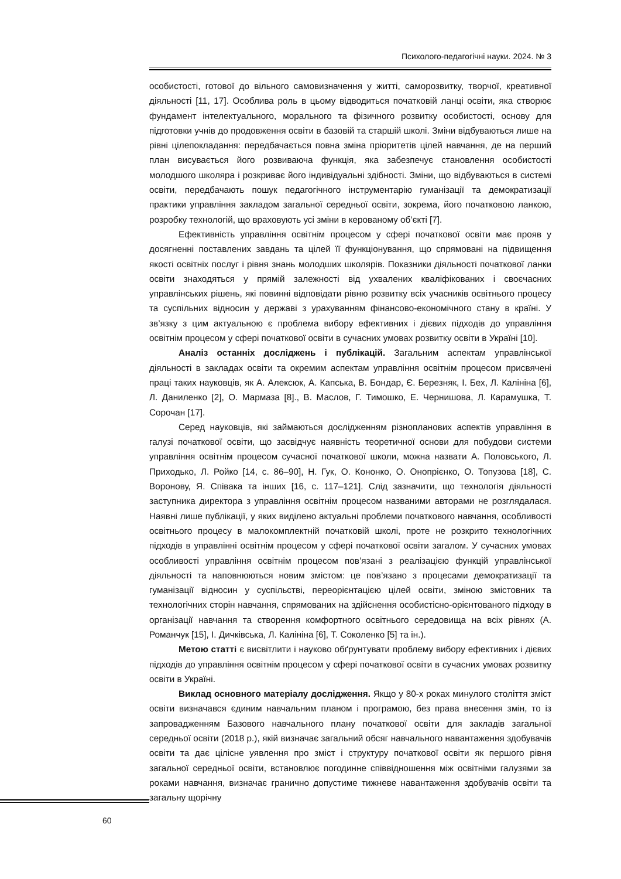Психолого-педагогічні науки. 2024. № 3
особистості, готової до вільного самовизначення у житті, саморозвитку, творчої, креативної діяльності [11, 17]. Особлива роль в цьому відводиться початковій ланці освіти, яка створює фундамент інтелектуального, морального та фізичного розвитку особистості, основу для підготовки учнів до продовження освіти в базовій та старшій школі. Зміни відбуваються лише на рівні цілепокладання: передбачається повна зміна пріоритетів цілей навчання, де на перший план висувається його розвиваюча функція, яка забезпечує становлення особистості молодшого школяра і розкриває його індивідуальні здібності. Зміни, що відбуваються в системі освіти, передбачають пошук педагогічного інструментарію гуманізації та демократизації практики управління закладом загальної середньої освіти, зокрема, його початковою ланкою, розробку технологій, що враховують усі зміни в керованому об’єкті [7].
Ефективність управління освітнім процесом у сфері початкової освіти має прояв у досягненні поставлених завдань та цілей її функціонування, що спрямовані на підвищення якості освітніх послуг і рівня знань молодших школярів. Показники діяльності початкової ланки освіти знаходяться у прямій залежності від ухвалених кваліфікованих і своєчасних управлінських рішень, які повинні відповідати рівню розвитку всіх учасників освітнього процесу та суспільних відносин у державі з урахуванням фінансово-економічного стану в країні. У зв’язку з цим актуальною є проблема вибору ефективних і дієвих підходів до управління освітнім процесом у сфері початкової освіти в сучасних умовах розвитку освіти в Україні [10].
Аналіз останніх досліджень і публікацій. Загальним аспектам управлінської діяльності в закладах освіти та окремим аспектам управління освітнім процесом присвячені праці таких науковців, як А. Алексюк, А. Капська, В. Бондар, Є. Березняк, І. Бех, Л. Калініна [6], Л. Даниленко [2], О. Мармаза [8]., В. Маслов, Г. Тимошко, Е. Чернишова, Л. Карамушка, Т. Сорочан [17].
Серед науковців, які займаються дослідженням різнопланових аспектів управління в галузі початкової освіти, що засвідчує наявність теоретичної основи для побудови системи управління освітнім процесом сучасної початкової школи, можна назвати А. Половського, Л. Приходько, Л. Ройко [14, с. 86–90], Н. Гук, О. Кононко, О. Онопрієнко, О. Топузова [18], С. Воронову, Я. Співака та інших [16, с. 117–121]. Слід зазначити, що технологія діяльності заступника директора з управління освітнім процесом названими авторами не розглядалася. Наявні лише публікації, у яких виділено актуальні проблеми початкового навчання, особливості освітнього процесу в малокомплектній початковій школі, проте не розкрито технологічних підходів в управлінні освітнім процесом у сфері початкової освіти загалом. У сучасних умовах особливості управління освітнім процесом пов’язані з реалізацією функцій управлінської діяльності та наповнюються новим змістом: це пов’язано з процесами демократизації та гуманізації відносин у суспільстві, переорієнтацією цілей освіти, зміною змістовних та технологічних сторін навчання, спрямованих на здійснення особистісно-орієнтованого підходу в організації навчання та створення комфортного освітнього середовища на всіх рівнях (А. Романчук [15], І. Дичківська, Л. Калініна [6], Т. Соколенко [5] та ін.).
Метою статті є висвітлити і науково обґрунтувати проблему вибору ефективних і дієвих підходів до управління освітнім процесом у сфері початкової освіти в сучасних умовах розвитку освіти в Україні.
Виклад основного матеріалу дослідження. Якщо у 80-х роках минулого століття зміст освіти визначався єдиним навчальним планом і програмою, без права внесення змін, то із запровадженням Базового навчального плану початкової освіти для закладів загальної середньої освіти (2018 р.), якій визначає загальний обсяг навчального навантаження здобувачів освіти та дає цілісне уявлення про зміст і структуру початкової освіти як першого рівня загальної середньої освіти, встановлює погодинне співвідношення між освітніми галузями за роками навчання, визначає гранично допустиме тижневе навантаження здобувачів освіти та загальну щорічну
60